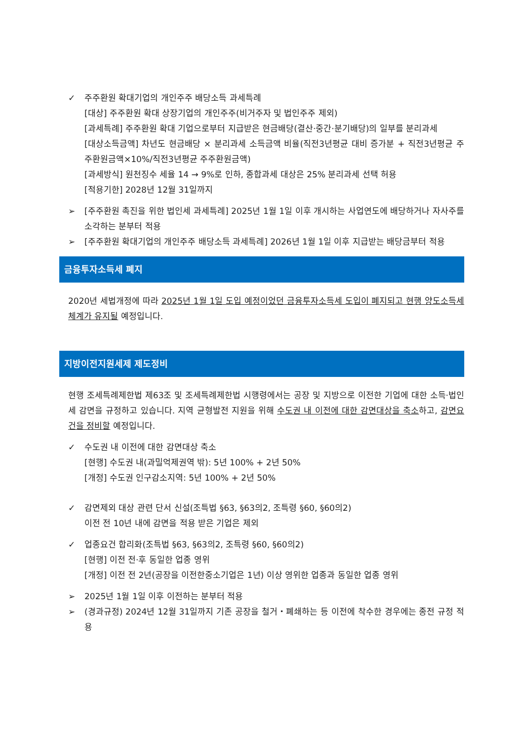✓ 주주환원 확대기업의 개인주주 배당소득 과세특례
[대상] 주주환원 확대 상장기업의 개인주주(비거주자 및 법인주주 제외)
[과세특례] 주주환원 확대 기업으로부터 지급받은 현금배당(결산·중간·분기배당)의 일부를 분리과세
[대상소득금액] 차년도 현금배당 × 분리과세 소득금액 비율(직전3년평균 대비 증가분 + 직전3년평균 주주환원금액×10%/직전3년평균 주주환원금액)
[과세방식] 원천징수 세율 14 → 9%로 인하, 종합과세 대상은 25% 분리과세 선택 허용
[적용기한] 2028년 12월 31일까지
➢ [주주환원 촉진을 위한 법인세 과세특례] 2025년 1월 1일 이후 개시하는 사업연도에 배당하거나 자사주를 소각하는 분부터 적용
➢ [주주환원 확대기업의 개인주주 배당소득 과세특례] 2026년 1월 1일 이후 지급받는 배당금부터 적용
금융투자소득세 폐지
2020년 세법개정에 따라 2025년 1월 1일 도입 예정이었던 금융투자소득세 도입이 폐지되고 현행 양도소득세 체계가 유지될 예정입니다.
지방이전지원세제 제도정비
현행 조세특례제한법 제63조 및 조세특례제한법 시행령에서는 공장 및 지방으로 이전한 기업에 대한 소득·법인세 감면을 규정하고 있습니다. 지역 균형발전 지원을 위해 수도권 내 이전에 대한 감면대상을 축소하고, 감면요건을 정비할 예정입니다.
✓ 수도권 내 이전에 대한 감면대상 축소
[현행] 수도권 내(과밀억제권역 밖): 5년 100% + 2년 50%
[개정] 수도권 인구감소지역: 5년 100% + 2년 50%
✓ 감면제외 대상 관련 단서 신설(조특법 §63, §63의2, 조특령 §60, §60의2)
이전 전 10년 내에 감면을 적용 받은 기업은 제외
✓ 업종요건 합리화(조특법 §63, §63의2, 조특령 §60, §60의2)
[현행] 이전 전·후 동일한 업종 영위
[개정] 이전 전 2년(공장을 이전한중소기업은 1년) 이상 영위한 업종과 동일한 업종 영위
➢ 2025년 1월 1일 이후 이전하는 분부터 적용
➢ (경과규정) 2024년 12월 31일까지 기존 공장을 철거・폐쇄하는 등 이전에 착수한 경우에는 종전 규정 적용